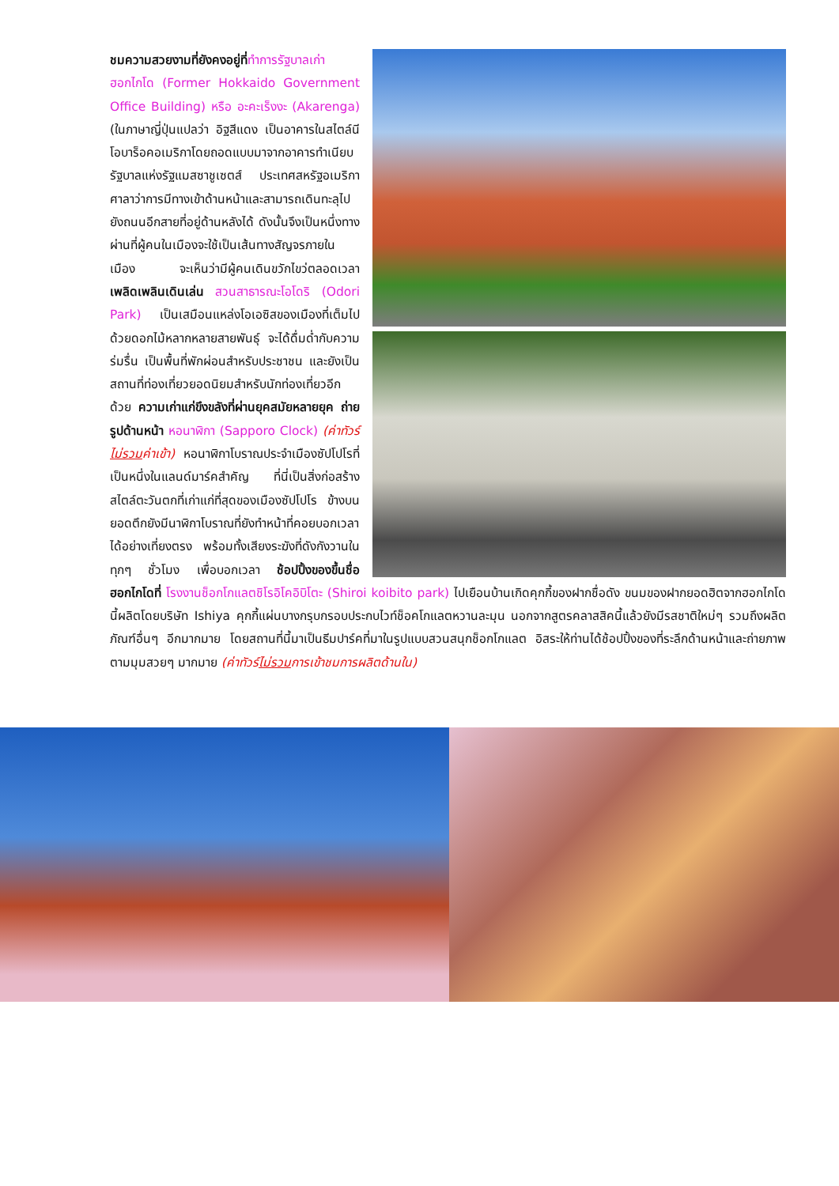ชมความสวยงามที่ยังคงอยู่ที่ทำการรัฐบาลเก่าฮอกไกโด (Former Hokkaido Government Office Building) หรือ อะคะเร็งงะ (Akarenga) (ในภาษาญี่ปุ่นแปลว่า อิฐสีแดง เป็นอาคารในสไตล์นีโอบาร็อคอเมริกาโดยถอดแบบมาจากอาคารทำเนียบรัฐบาลแห่งรัฐแมสซาชูเซตส์ ประเทศสหรัฐอเมริกา ศาลาว่าการมีทางเข้าด้านหน้าและสามารถเดินทะลุไปยังถนนอีกสายที่อยู่ด้านหลังได้ ดังนั้นจึงเป็นหนึ่งทางผ่านที่ผู้คนในเมืองจะใช้เป็นเส้นทางสัญจรภายในเมือง จะเห็นว่ามีผู้คนเดินขวักไขว่ตลอดเวลาเพลิดเพลินเดินเล่น สวนสาธารณะโอโดริ (Odori Park) เป็นเสมือนแหล่งโอเอซิสของเมืองที่เต็มไปด้วยดอกไม้หลากหลายสายพันธุ์ จะได้ดื่มด่ำกับความร่มรื่น เป็นพื้นที่พักผ่อนสำหรับประชาชน และยังเป็นสถานที่ท่องเที่ยวยอดนิยมสำหรับนักท่องเที่ยวอีกด้วย ความเก่าแก่ขึงขลังที่ผ่านยุคสมัยหลายยุค ถ่ายรูปด้านหน้า หอนาฬิกา (Sapporo Clock) (ค่าทัวร์ไม่รวมค่าเข้า) หอนาฬิกาโบราณประจำเมืองซัปโปโรที่เป็นหนึ่งในแลนด์มาร์คสำคัญ ที่นี่เป็นสิ่งก่อสร้างสไตล์ตะวันตกที่เก่าแก่ที่สุดของเมืองซัปโปโร ข้างบนยอดตึกยังมีนาฬิกาโบราณที่ยังทำหน้าที่คอยบอกเวลาได้อย่างเที่ยงตรง พร้อมทั้งเสียงระฆังที่ดังกังวานในทุกๆ ชั่วโมง เพื่อบอกเวลา ช้อปปิ้งของขึ้นชื่อฮอกไกโดที่ โรงงานช็อกโกแลตชิโรอิโคอิบิโตะ (Shiroi koibito park) ไปเยือนบ้านเกิดคุกกี้ของฝากชื่อดัง ขนมของฝากยอดฮิตจากฮอกไกโดนี้ผลิตโดยบริษัท Ishiya คุกกี้แผ่นบางกรุบกรอบประกบไวท์ช็อคโกแลตหวานละมุน นอกจากสูตรคลาสสิคนี้แล้วยังมีรสชาติใหม่ๆ รวมถึงผลิตภัณฑ์อื่นๆ อีกมากมาย โดยสถานที่นี้มาเป็นธีมปาร์คที่มาในรูปแบบสวนสนุกช็อกโกแลต อิสระให้ท่านได้ช้อปปิ้งของที่ระลึกด้านหน้าและถ่ายภาพตามมุมสวยๆ มากมาย (ค่าทัวร์ไม่รวมการเข้าชมการผลิตด้านใน)